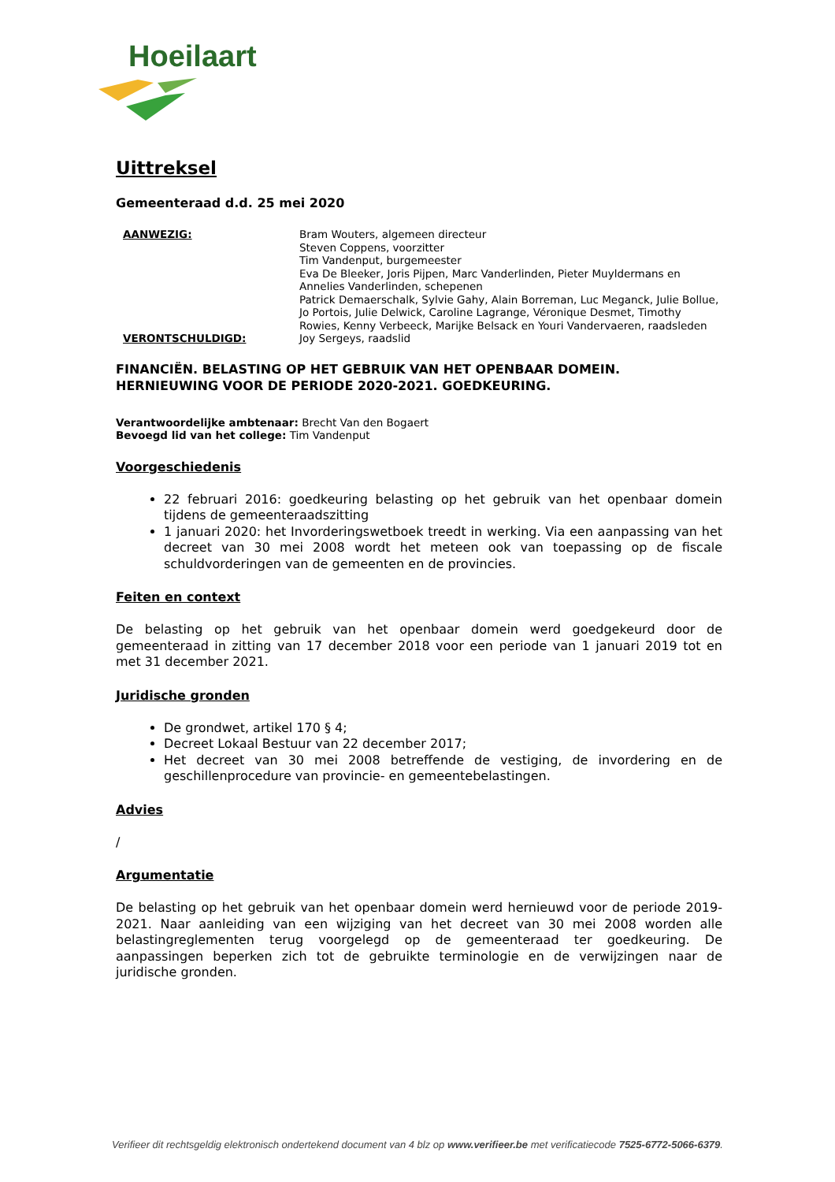Hoeilaart
Uittreksel
Gemeenteraad d.d. 25 mei 2020
AANWEZIG: Bram Wouters, algemeen directeur
Steven Coppens, voorzitter
Tim Vandenput, burgemeester
Eva De Bleeker, Joris Pijpen, Marc Vanderlinden, Pieter Muyldermans en Annelies Vanderlinden, schepenen
Patrick Demaerschalk, Sylvie Gahy, Alain Borreman, Luc Meganck, Julie Bollue, Jo Portois, Julie Delwick, Caroline Lagrange, Véronique Desmet, Timothy Rowies, Kenny Verbeeck, Marijke Belsack en Youri Vandervaeren, raadsleden
VERONTSCHULDIGD: Joy Sergeys, raadslid
FINANCIËN. BELASTING OP HET GEBRUIK VAN HET OPENBAAR DOMEIN. HERNIEUWING VOOR DE PERIODE 2020-2021. GOEDKEURING.
Verantwoordelijke ambtenaar: Brecht Van den Bogaert
Bevoegd lid van het college: Tim Vandenput
Voorgeschiedenis
22 februari 2016: goedkeuring belasting op het gebruik van het openbaar domein tijdens de gemeenteraadszitting
1 januari 2020: het Invorderingswetboek treedt in werking. Via een aanpassing van het decreet van 30 mei 2008 wordt het meteen ook van toepassing op de fiscale schuldvorderingen van de gemeenten en de provincies.
Feiten en context
De belasting op het gebruik van het openbaar domein werd goedgekeurd door de gemeenteraad in zitting van 17 december 2018 voor een periode van 1 januari 2019 tot en met 31 december 2021.
Juridische gronden
De grondwet, artikel 170 § 4;
Decreet Lokaal Bestuur van 22 december 2017;
Het decreet van 30 mei 2008 betreffende de vestiging, de invordering en de geschillenprocedure van provincie- en gemeentebelastingen.
Advies
/
Argumentatie
De belasting op het gebruik van het openbaar domein werd hernieuwd voor de periode 2019-2021. Naar aanleiding van een wijziging van het decreet van 30 mei 2008 worden alle belastingreglementen terug voorgelegd op de gemeenteraad ter goedkeuring. De aanpassingen beperken zich tot de gebruikte terminologie en de verwijzingen naar de juridische gronden.
Verifieer dit rechtsgeldig elektronisch ondertekend document van 4 blz op www.verifieer.be met verificatiecode 7525-6772-5066-6379.